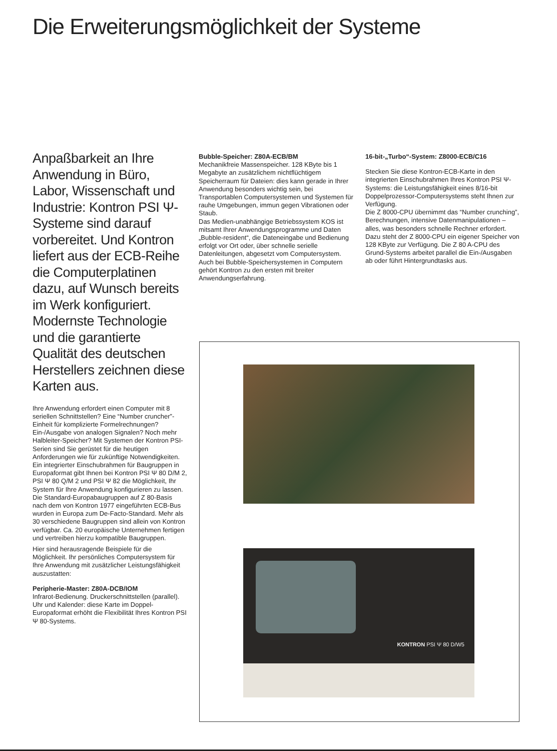Die Erweiterungsmöglichkeit der Systeme
Anpaßbarkeit an Ihre Anwendung in Büro, Labor, Wissenschaft und Industrie: Kontron PSI Ψ-Systeme sind darauf vorbereitet. Und Kontron liefert aus der ECB-Reihe die Computerplatinen dazu, auf Wunsch bereits im Werk konfiguriert. Modernste Technologie und die garantierte Qualität des deutschen Herstellers zeichnen diese Karten aus.
Ihre Anwendung erfordert einen Computer mit 8 seriellen Schnittstellen? Eine “Number cruncher”-Einheit für komplizierte Formelrechnungen? Ein-/Ausgabe von analogen Signalen? Noch mehr Halbleiter-Speicher? Mit Systemen der Kontron PSI-Serien sind Sie gerüstet für die heutigen Anforderungen wie für zukünftige Notwendigkeiten. Ein integrierter Einschubrahmen für Baugruppen in Europaformat gibt Ihnen bei Kontron PSI Ψ 80 D/M 2, PSI Ψ 80 Q/M 2 und PSI Ψ 82 die Möglichkeit, Ihr System für Ihre Anwendung konfigurieren zu lassen.
Die Standard-Europabaugruppen auf Z 80-Basis nach dem von Kontron 1977 eingeführten ECB-Bus wurden in Europa zum De-Facto-Standard. Mehr als 30 verschiedene Baugruppen sind allein von Kontron verfügbar. Ca. 20 europäische Unternehmen fertigen und vertreiben hierzu kompatible Baugruppen.
Hier sind herausragende Beispiele für die Möglichkeit. Ihr persönliches Computersystem für Ihre Anwendung mit zusätzlicher Leistungsfähigkeit auszustatten:
Peripherie-Master: Z80A-DCB/IOM
Infrarot-Bedienung. Druckerschnittstellen (parallel). Uhr und Kalender: diese Karte im Doppel-Europaformat erhöht die Flexibilität Ihres Kontron PSI Ψ 80-Systems.
Bubble-Speicher: Z80A-ECB/BM
Mechanikfreie Massenspeicher. 128 KByte bis 1 Megabyte an zusätzlichem nichtflüchtigem Speicherraum für Dateien: dies kann gerade in Ihrer Anwendung besonders wichtig sein, bei Transportablen Computersystemen und Systemen für rauhe Umgebungen, immun gegen Vibrationen oder Staub.
Das Medien-unabhängige Betriebssystem KOS ist mitsamt Ihrer Anwendungsprogramme und Daten „Bubble-resident“, die Dateneingabe und Bedienung erfolgt vor Ort oder, über schnelle serielle Datenleitungen, abgesetzt vom Computersystem.
Auch bei Bubble-Speichersystemen in Computern gehört Kontron zu den ersten mit breiter Anwendungserfahrung.
16-bit-„Turbo“-System: Z8000-ECB/C16
Stecken Sie diese Kontron-ECB-Karte in den integrierten Einschubrahmen Ihres Kontron PSI Ψ-Systems: die Leistungsfähigkeit eines 8/16-bit Doppelprozessor-Computersystems steht Ihnen zur Verfügung.
Die Z 8000-CPU übernimmt das “Number crunching”, Berechnungen, intensive Datenmanipulationen – alles, was besonders schnelle Rechner erfordert. Dazu steht der Z 8000-CPU ein eigener Speicher von 128 KByte zur Verfügung. Die Z 80 A-CPU des Grund-Systems arbeitet parallel die Ein-/Ausgaben ab oder führt Hintergrundtasks aus.
KONTRON PSI Ψ 80 D/W5